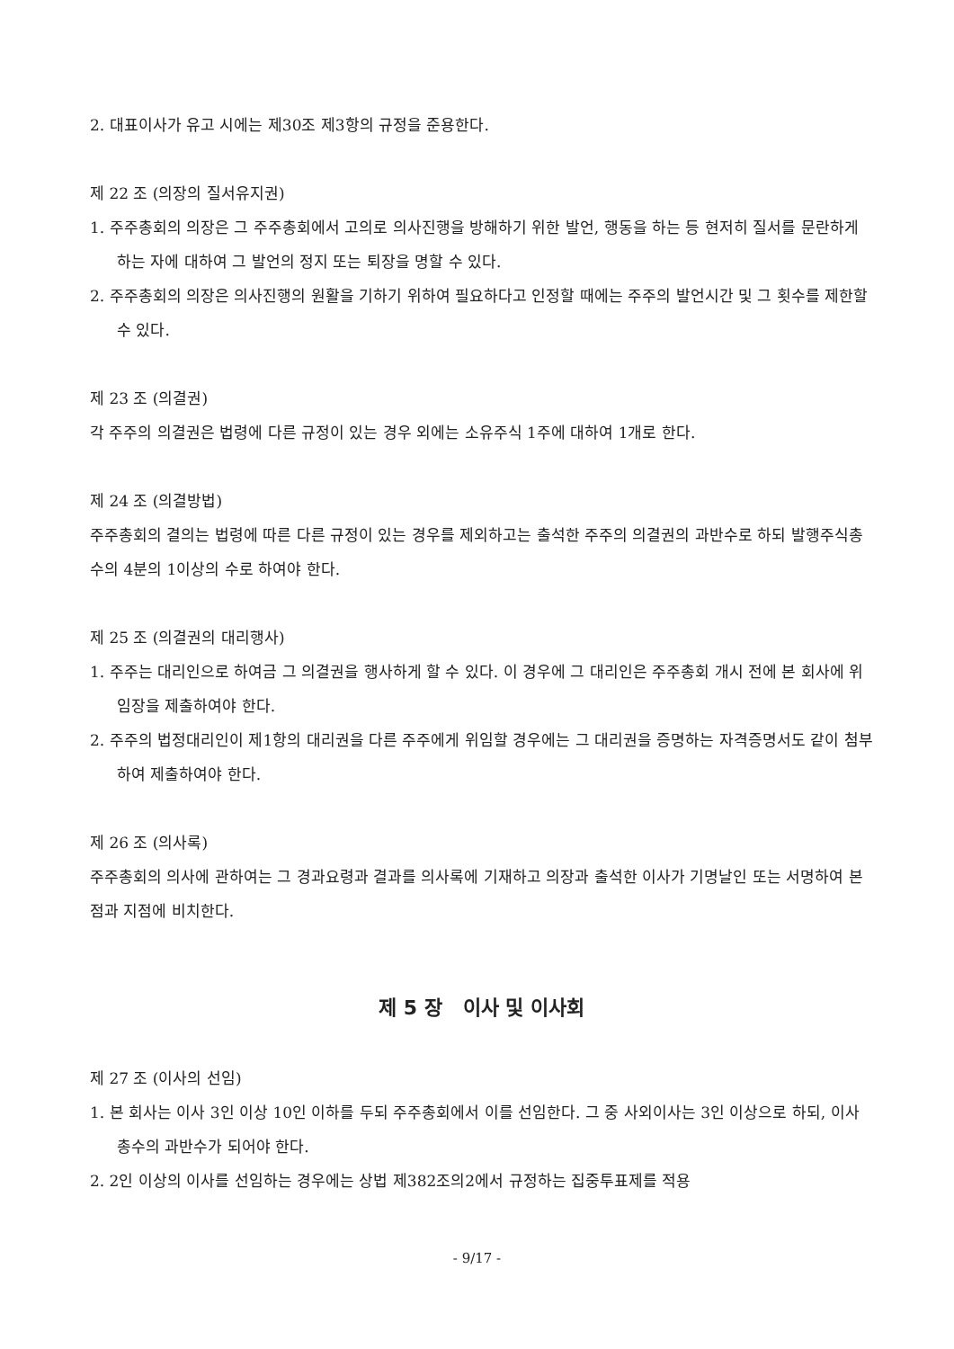2. 대표이사가 유고 시에는 제30조 제3항의 규정을 준용한다.
제 22 조 (의장의 질서유지권)
1. 주주총회의 의장은 그 주주총회에서 고의로 의사진행을 방해하기 위한 발언, 행동을 하는 등 현저히 질서를 문란하게 하는 자에 대하여 그 발언의 정지 또는 퇴장을 명할 수 있다.
2. 주주총회의 의장은 의사진행의 원활을 기하기 위하여 필요하다고 인정할 때에는 주주의 발언시간 및 그 횟수를 제한할 수 있다.
제 23 조 (의결권)
각 주주의 의결권은 법령에 다른 규정이 있는 경우 외에는 소유주식 1주에 대하여 1개로 한다.
제 24 조 (의결방법)
주주총회의 결의는 법령에 따른 다른 규정이 있는 경우를 제외하고는 출석한 주주의 의결권의 과반수로 하되 발행주식총수의 4분의 1이상의 수로 하여야 한다.
제 25 조 (의결권의 대리행사)
1. 주주는 대리인으로 하여금 그 의결권을 행사하게 할 수 있다. 이 경우에 그 대리인은 주주총회 개시 전에 본 회사에 위임장을 제출하여야 한다.
2. 주주의 법정대리인이 제1항의 대리권을 다른 주주에게 위임할 경우에는 그 대리권을 증명하는 자격증명서도 같이 첨부하여 제출하여야 한다.
제 26 조 (의사록)
주주총회의 의사에 관하여는 그 경과요령과 결과를 의사록에 기재하고 의장과 출석한 이사가 기명날인 또는 서명하여 본점과 지점에 비치한다.
제 5 장 이사 및 이사회
제 27 조 (이사의 선임)
1. 본 회사는 이사 3인 이상 10인 이하를 두되 주주총회에서 이를 선임한다. 그 중 사외이사는 3인 이상으로 하되, 이사총수의 과반수가 되어야 한다.
2. 2인 이상의 이사를 선임하는 경우에는 상법 제382조의2에서 규정하는 집중투표제를 적용
- 9/17 -